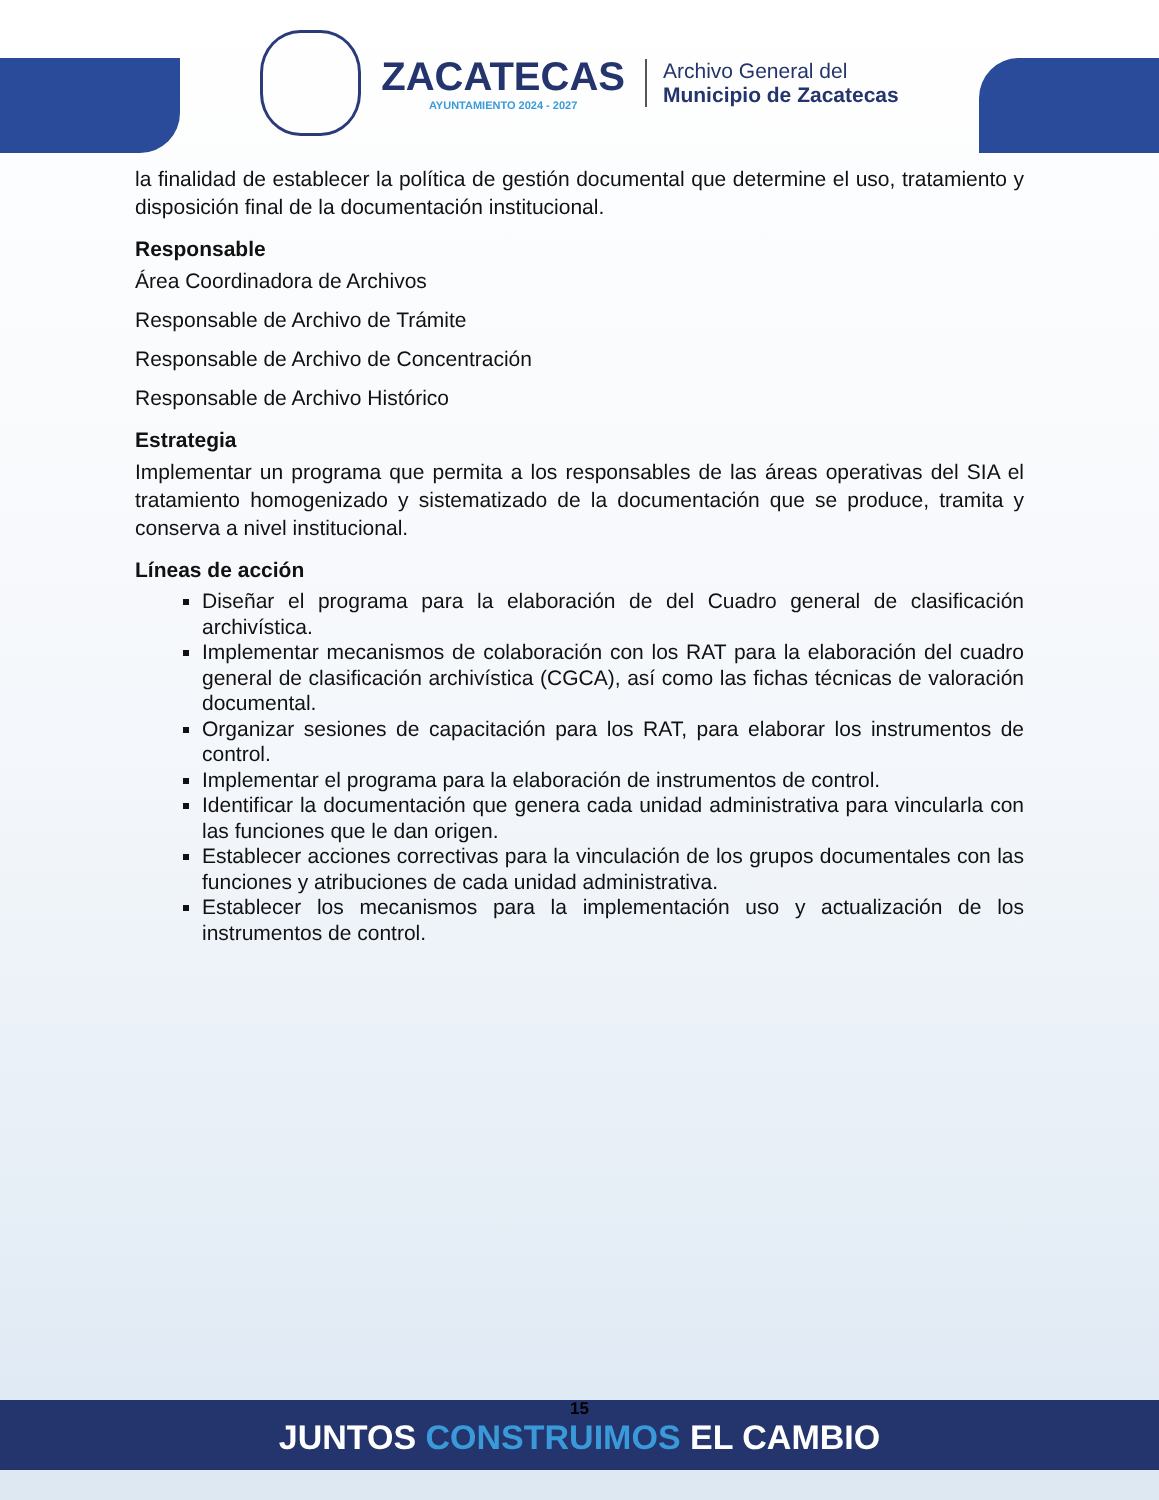ZACATECAS
AYUNTAMIENTO 2024 - 2027
Archivo General del
Municipio de Zacatecas
la finalidad de establecer la política de gestión documental que determine el uso, tratamiento y disposición final de la documentación institucional.
Responsable
Área Coordinadora de Archivos
Responsable de Archivo de Trámite
Responsable de Archivo de Concentración
Responsable de Archivo Histórico
Estrategia
Implementar un programa que permita a los responsables de las áreas operativas del SIA el tratamiento homogenizado y sistematizado de la documentación que se produce, tramita y conserva a nivel institucional.
Líneas de acción
Diseñar el programa para la elaboración de del Cuadro general de clasificación archivística.
Implementar mecanismos de colaboración con los RAT para la elaboración del cuadro general de clasificación archivística (CGCA), así como las fichas técnicas de valoración documental.
Organizar sesiones de capacitación para los RAT, para elaborar los instrumentos de control.
Implementar el programa para la elaboración de instrumentos de control.
Identificar la documentación que genera cada unidad administrativa para vincularla con las funciones que le dan origen.
Establecer acciones correctivas para la vinculación de los grupos documentales con las funciones y atribuciones de cada unidad administrativa.
Establecer los mecanismos para la implementación uso y actualización de los instrumentos de control.
15
JUNTOS CONSTRUIMOS EL CAMBIO